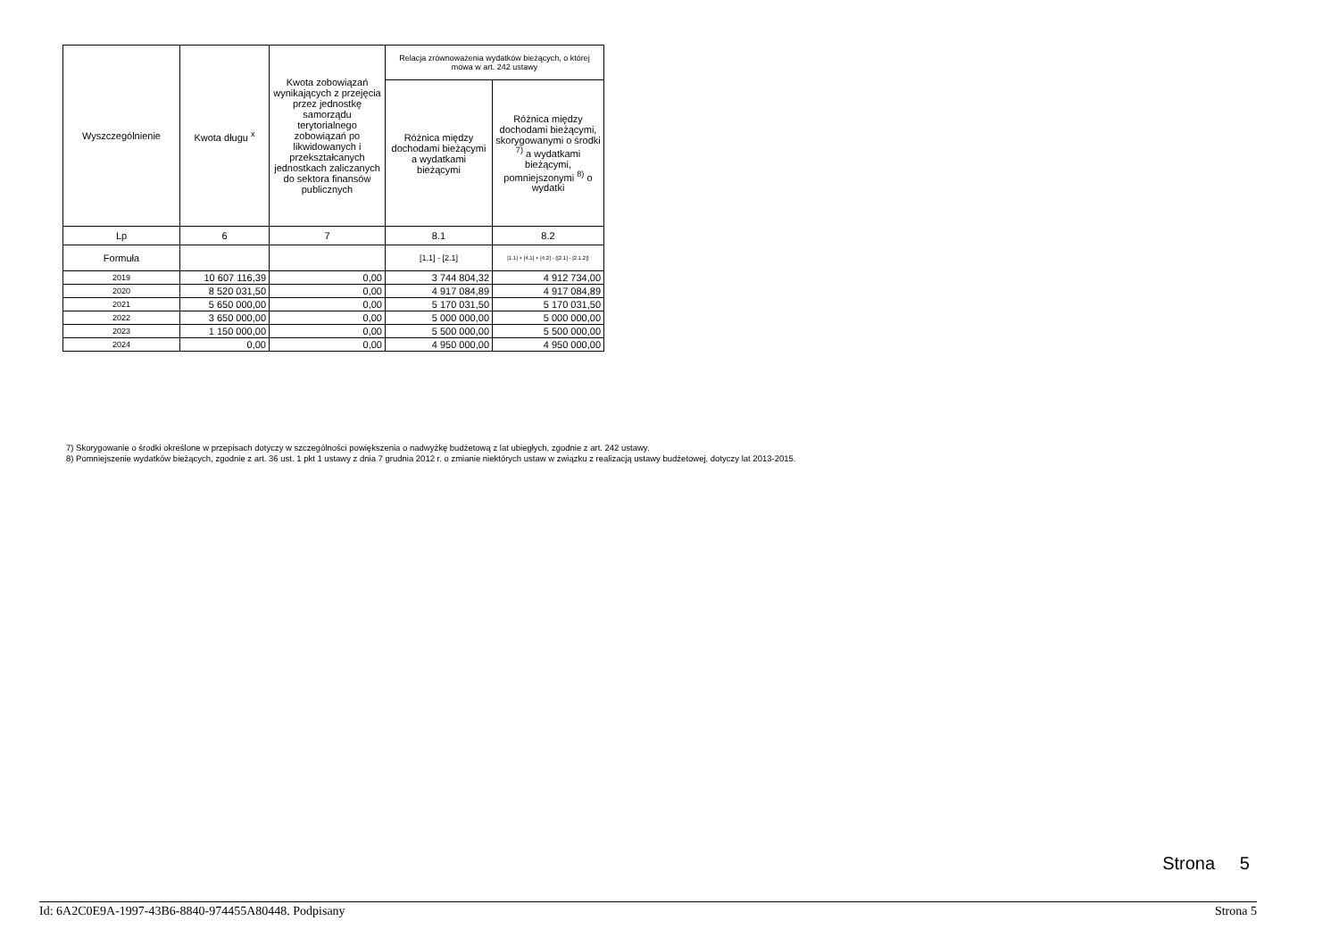| Wyszczególnienie | Kwota długu <sup>x</sup> | Kwota zobowiązań wynikających z przejęcia przez jednostkę samorządu terytorialnego zobowiązań po likwidowanych i przekształcanych jednostkach zaliczanych do sektora finansów publicznych | Relacja zrównoważenia wydatków bieżących, o której mowa w art. 242 ustawy | |
| --- | --- | --- | --- | --- |
| | | | Różnica między dochodami bieżącymi a wydatkami bieżącymi | Różnica między dochodami bieżącymi, skorygowanymi o środki <sup>7)</sup> a wydatkami bieżącymi, pomniejszonymi <sup>8)</sup> o wydatki |
| Lp | 6 | 7 | 8.1 | 8.2 |
| Formuła | | | [1.1] - [2.1] | [1.1] + [4.1] + [4.2] - ([2.1] - [2.1.2]) |
| 2019 | 10 607 116,39 | 0,00 | 3 744 804,32 | 4 912 734,00 |
| 2020 | 8 520 031,50 | 0,00 | 4 917 084,89 | 4 917 084,89 |
| 2021 | 5 650 000,00 | 0,00 | 5 170 031,50 | 5 170 031,50 |
| 2022 | 3 650 000,00 | 0,00 | 5 000 000,00 | 5 000 000,00 |
| 2023 | 1 150 000,00 | 0,00 | 5 500 000,00 | 5 500 000,00 |
| 2024 | 0,00 | 0,00 | 4 950 000,00 | 4 950 000,00 |
7) Skorygowanie o środki określone w przepisach dotyczy w szczególności powiększenia o nadwyżkę budżetową z lat ubiegłych, zgodnie z art. 242 ustawy.
8) Pomniejszenie wydatków bieżących, zgodnie z art. 36 ust. 1 pkt 1 ustawy z dnia 7 grudnia 2012 r. o zmianie niektórych ustaw w związku z realizacją ustawy budżetowej, dotyczy lat 2013-2015.
Strona 5
Id: 6A2C0E9A-1997-43B6-8840-974455A80448. Podpisany Strona 5